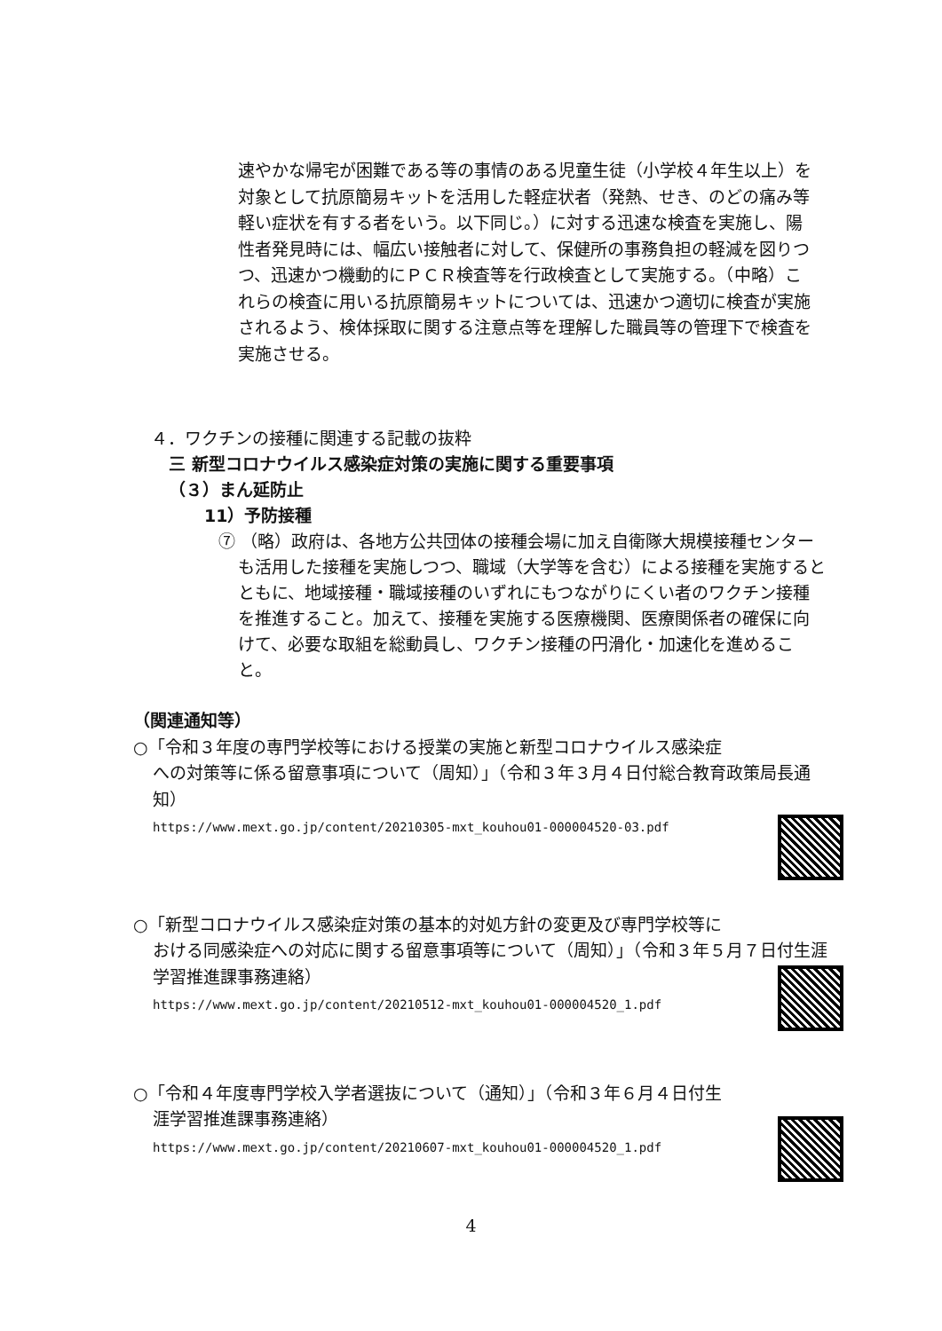速やかな帰宅が困難である等の事情のある児童生徒（小学校４年生以上）を対象として抗原簡易キットを活用した軽症状者（発熱、せき、のどの痛み等軽い症状を有する者をいう。以下同じ。）に対する迅速な検査を実施し、陽性者発見時には、幅広い接触者に対して、保健所の事務負担の軽減を図りつつ、迅速かつ機動的にＰＣＲ検査等を行政検査として実施する。（中略）これらの検査に用いる抗原簡易キットについては、迅速かつ適切に検査が実施されるよう、検体採取に関する注意点等を理解した職員等の管理下で検査を実施させる。
４．ワクチンの接種に関連する記載の抜粋
三 新型コロナウイルス感染症対策の実施に関する重要事項
（３）まん延防止
11）予防接種
⑦ （略）政府は、各地方公共団体の接種会場に加え自衛隊大規模接種センターも活用した接種を実施しつつ、職域（大学等を含む）による接種を実施するとともに、地域接種・職域接種のいずれにもつながりにくい者のワクチン接種を推進すること。加えて、接種を実施する医療機関、医療関係者の確保に向けて、必要な取組を総動員し、ワクチン接種の円滑化・加速化を進めること。
（関連通知等）
○「令和３年度の専門学校等における授業の実施と新型コロナウイルス感染症
への対策等に係る留意事項について（周知）」（令和３年３月４日付総合教育政策局長通知）
https://www.mext.go.jp/content/20210305-mxt_kouhou01-000004520-03.pdf
○「新型コロナウイルス感染症対策の基本的対処方針の変更及び専門学校等に
おける同感染症への対応に関する留意事項等について（周知）」（令和３年５月７日付生涯学習推進課事務連絡）
https://www.mext.go.jp/content/20210512-mxt_kouhou01-000004520_1.pdf
○「令和４年度専門学校入学者選抜について（通知）」（令和３年６月４日付生
涯学習推進課事務連絡）
https://www.mext.go.jp/content/20210607-mxt_kouhou01-000004520_1.pdf
4